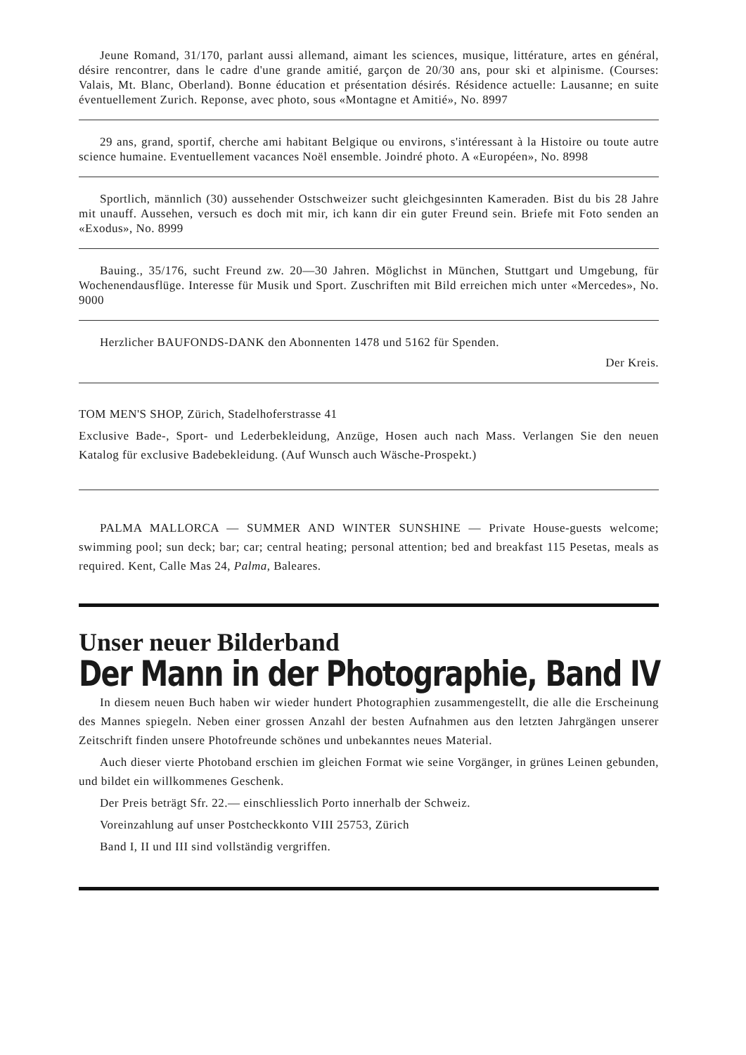Jeune Romand, 31/170, parlant aussi allemand, aimant les sciences, musique, littérature, artes en général, désire rencontrer, dans le cadre d'une grande amitié, garçon de 20/30 ans, pour ski et alpinisme. (Courses: Valais, Mt. Blanc, Oberland). Bonne éducation et présentation désirés. Résidence actuelle: Lausanne; en suite éventuellement Zurich. Reponse, avec photo, sous «Montagne et Amitié», No. 8997
29 ans, grand, sportif, cherche ami habitant Belgique ou environs, s'intéressant à la Histoire ou toute autre science humaine. Eventuellement vacances Noël ensemble. Joindré photo. A «Européen», No. 8998
Sportlich, männlich (30) aussehender Ostschweizer sucht gleichgesinnten Kameraden. Bist du bis 28 Jahre mit unauff. Aussehen, versuch es doch mit mir, ich kann dir ein guter Freund sein. Briefe mit Foto senden an «Exodus», No. 8999
Bauing., 35/176, sucht Freund zw. 20—30 Jahren. Möglichst in München, Stuttgart und Umgebung, für Wochenendausflüge. Interesse für Musik und Sport. Zuschriften mit Bild erreichen mich unter «Mercedes», No. 9000
Herzlicher BAUFONDS-DANK den Abonnenten 1478 und 5162 für Spenden.
Der Kreis.
TOM MEN'S SHOP, Zürich, Stadelhoferstrasse 41
Exclusive Bade-, Sport- und Lederbekleidung, Anzüge, Hosen auch nach Mass. Verlangen Sie den neuen Katalog für exclusive Badebekleidung. (Auf Wunsch auch Wäsche-Prospekt.)
PALMA MALLORCA — SUMMER AND WINTER SUNSHINE — Private House-guests welcome; swimming pool; sun deck; bar; car; central heating; personal attention; bed and breakfast 115 Pesetas, meals as required. Kent, Calle Mas 24, Palma, Baleares.
Unser neuer Bilderband
Der Mann in der Photographie, Band IV
In diesem neuen Buch haben wir wieder hundert Photographien zusammengestellt, die alle die Erscheinung des Mannes spiegeln. Neben einer grossen Anzahl der besten Aufnahmen aus den letzten Jahrgängen unserer Zeitschrift finden unsere Photofreunde schönes und unbekanntes neues Material.
Auch dieser vierte Photoband erschien im gleichen Format wie seine Vorgänger, in grünes Leinen gebunden, und bildet ein willkommenes Geschenk.
Der Preis beträgt Sfr. 22.— einschliesslich Porto innerhalb der Schweiz.
Voreinzahlung auf unser Postcheckkonto VIII 25753, Zürich
Band I, II und III sind vollständig vergriffen.